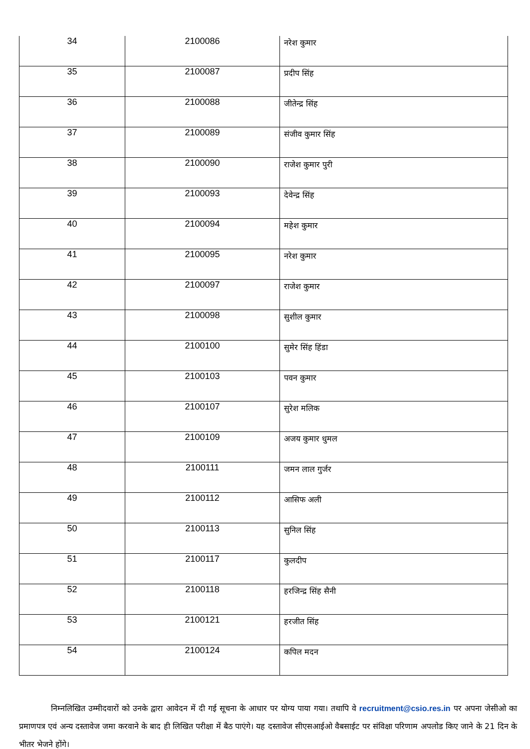| 34 | 2100086 | नरेश कुमार |
| 35 | 2100087 | प्रदीप सिंह |
| 36 | 2100088 | जीतेन्द्र सिंह |
| 37 | 2100089 | संजीव कुमार सिंह |
| 38 | 2100090 | राजेश कुमार पुरी |
| 39 | 2100093 | देवेन्द्र सिंह |
| 40 | 2100094 | महेश कुमार |
| 41 | 2100095 | नरेश कुमार |
| 42 | 2100097 | राजेश कुमार |
| 43 | 2100098 | सुशील कुमार |
| 44 | 2100100 | सुमेर सिंह हिंडा |
| 45 | 2100103 | पवन कुमार |
| 46 | 2100107 | सुरेश मलिक |
| 47 | 2100109 | अजय कुमार धुमल |
| 48 | 2100111 | जमन लाल गुर्जर |
| 49 | 2100112 | आसिफ अली |
| 50 | 2100113 | सुनिल सिंह |
| 51 | 2100117 | कुलदीप |
| 52 | 2100118 | हरजिन्द्र सिंह सैनी |
| 53 | 2100121 | हरजीत सिंह |
| 54 | 2100124 | कपिल मदन |
निम्नलिखित उम्मीदवारों को उनके द्वारा आवेदन में दी गई सूचना के आधार पर योग्य पाया गया। तथापि वे recruitment@csio.res.in पर अपना जेसीओ का प्रमाणपत्र एवं अन्य दस्तावेज जमा करवाने के बाद ही लिखित परीक्षा में बैठ पाएंगे। यह दस्तावेज सीएसआईओ वैबसाईट पर संविक्षा परिणाम अपलोड किए जाने के 21 दिन के भीतर भेजने होंगे।